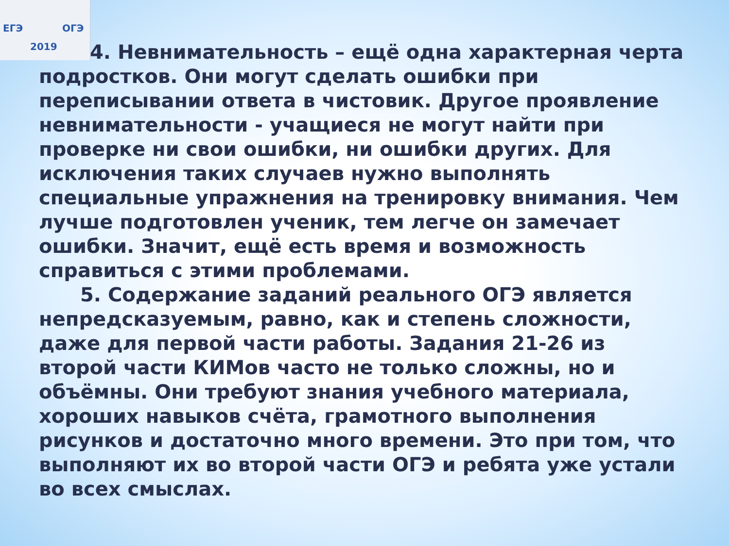ЕГЭ ОГЭ
2019
4. Невнимательность – ещё одна характерная черта
подростков. Они могут сделать ошибки при переписывании ответа в чистовик. Другое проявление невнимательности - учащиеся не могут найти при проверке ни свои ошибки, ни ошибки других. Для исключения таких случаев нужно выполнять специальные упражнения на тренировку внимания. Чем лучше подготовлен ученик, тем легче он замечает ошибки. Значит, ещё есть время и возможность справиться с этими проблемами.
5. Содержание заданий реального ОГЭ является непредсказуемым, равно, как и степень сложности, даже для первой части работы. Задания 21-26 из второй части КИМов часто не только сложны, но и объёмны. Они требуют знания учебного материала, хороших навыков счёта, грамотного выполнения рисунков и достаточно много времени. Это при том, что выполняют их во второй части ОГЭ и ребята уже устали во всех смыслах.